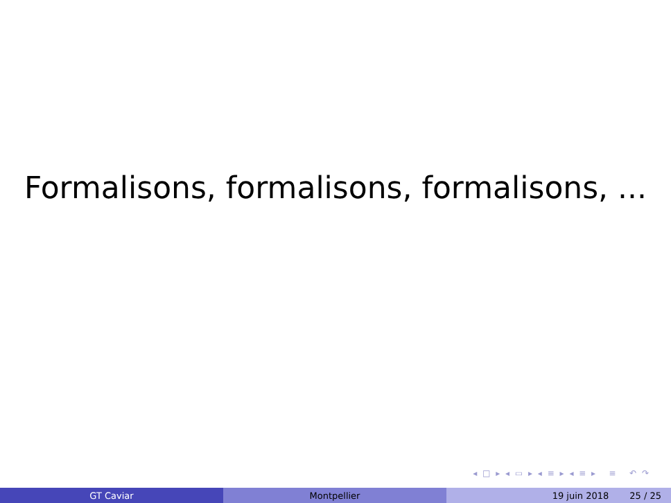Formalisons, formalisons, formalisons, ...
◂ □ ▸ ◂ ▭ ▸ ◂ ≡ ▸ ◂ ≡ ▸ ≡ ↶ ↷
GT Caviar Montpellier 19 juin 2018 25 / 25